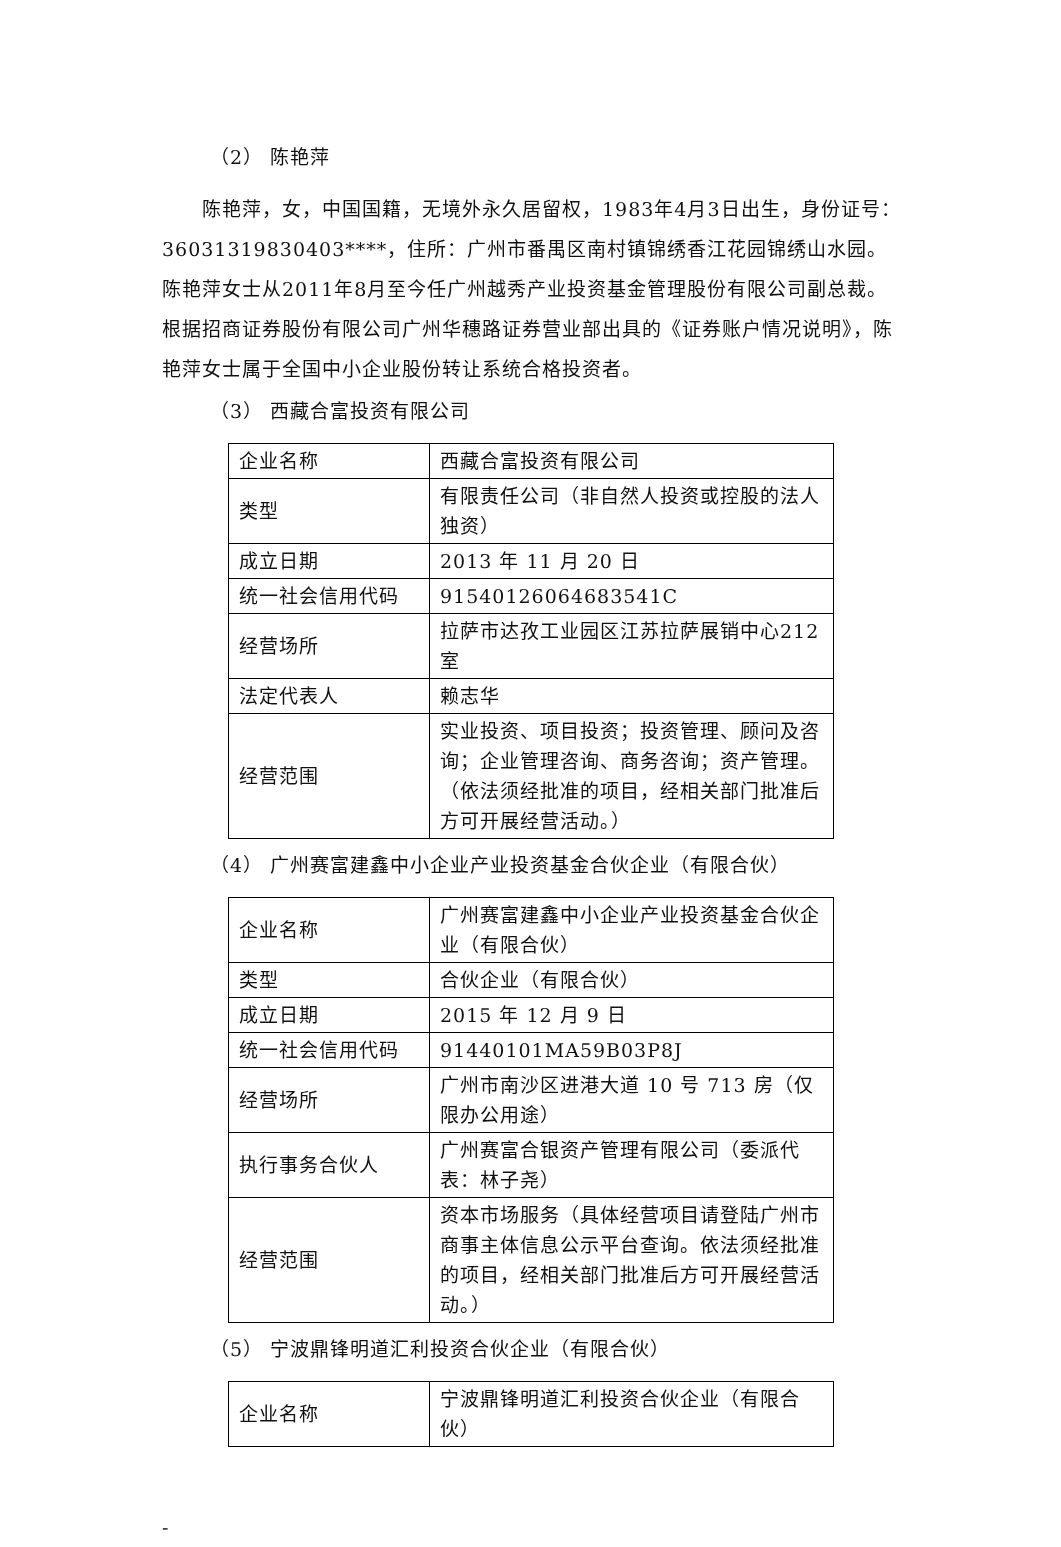（2） 陈艳萍
陈艳萍，女，中国国籍，无境外永久居留权，1983年4月3日出生，身份证号：36031319830403****，住所：广州市番禺区南村镇锦绣香江花园锦绣山水园。陈艳萍女士从2011年8月至今任广州越秀产业投资基金管理股份有限公司副总裁。根据招商证券股份有限公司广州华穗路证券营业部出具的《证券账户情况说明》，陈艳萍女士属于全国中小企业股份转让系统合格投资者。
（3） 西藏合富投资有限公司
| 企业名称 | 西藏合富投资有限公司 |
| 类型 | 有限责任公司（非自然人投资或控股的法人独资） |
| 成立日期 | 2013 年 11 月 20 日 |
| 统一社会信用代码 | 91540126064683541C |
| 经营场所 | 拉萨市达孜工业园区江苏拉萨展销中心212 室 |
| 法定代表人 | 赖志华 |
| 经营范围 | 实业投资、项目投资；投资管理、顾问及咨询；企业管理咨询、商务咨询；资产管理。（依法须经批准的项目，经相关部门批准后方可开展经营活动。） |
（4） 广州赛富建鑫中小企业产业投资基金合伙企业（有限合伙）
| 企业名称 | 广州赛富建鑫中小企业产业投资基金合伙企业（有限合伙） |
| 类型 | 合伙企业（有限合伙） |
| 成立日期 | 2015 年 12 月 9 日 |
| 统一社会信用代码 | 91440101MA59B03P8J |
| 经营场所 | 广州市南沙区进港大道 10 号 713 房（仅限办公用途） |
| 执行事务合伙人 | 广州赛富合银资产管理有限公司（委派代表：林子尧） |
| 经营范围 | 资本市场服务（具体经营项目请登陆广州市商事主体信息公示平台查询。依法须经批准的项目，经相关部门批准后方可开展经营活动。） |
（5） 宁波鼎锋明道汇利投资合伙企业（有限合伙）
| 企业名称 | 宁波鼎锋明道汇利投资合伙企业（有限合伙） |
-